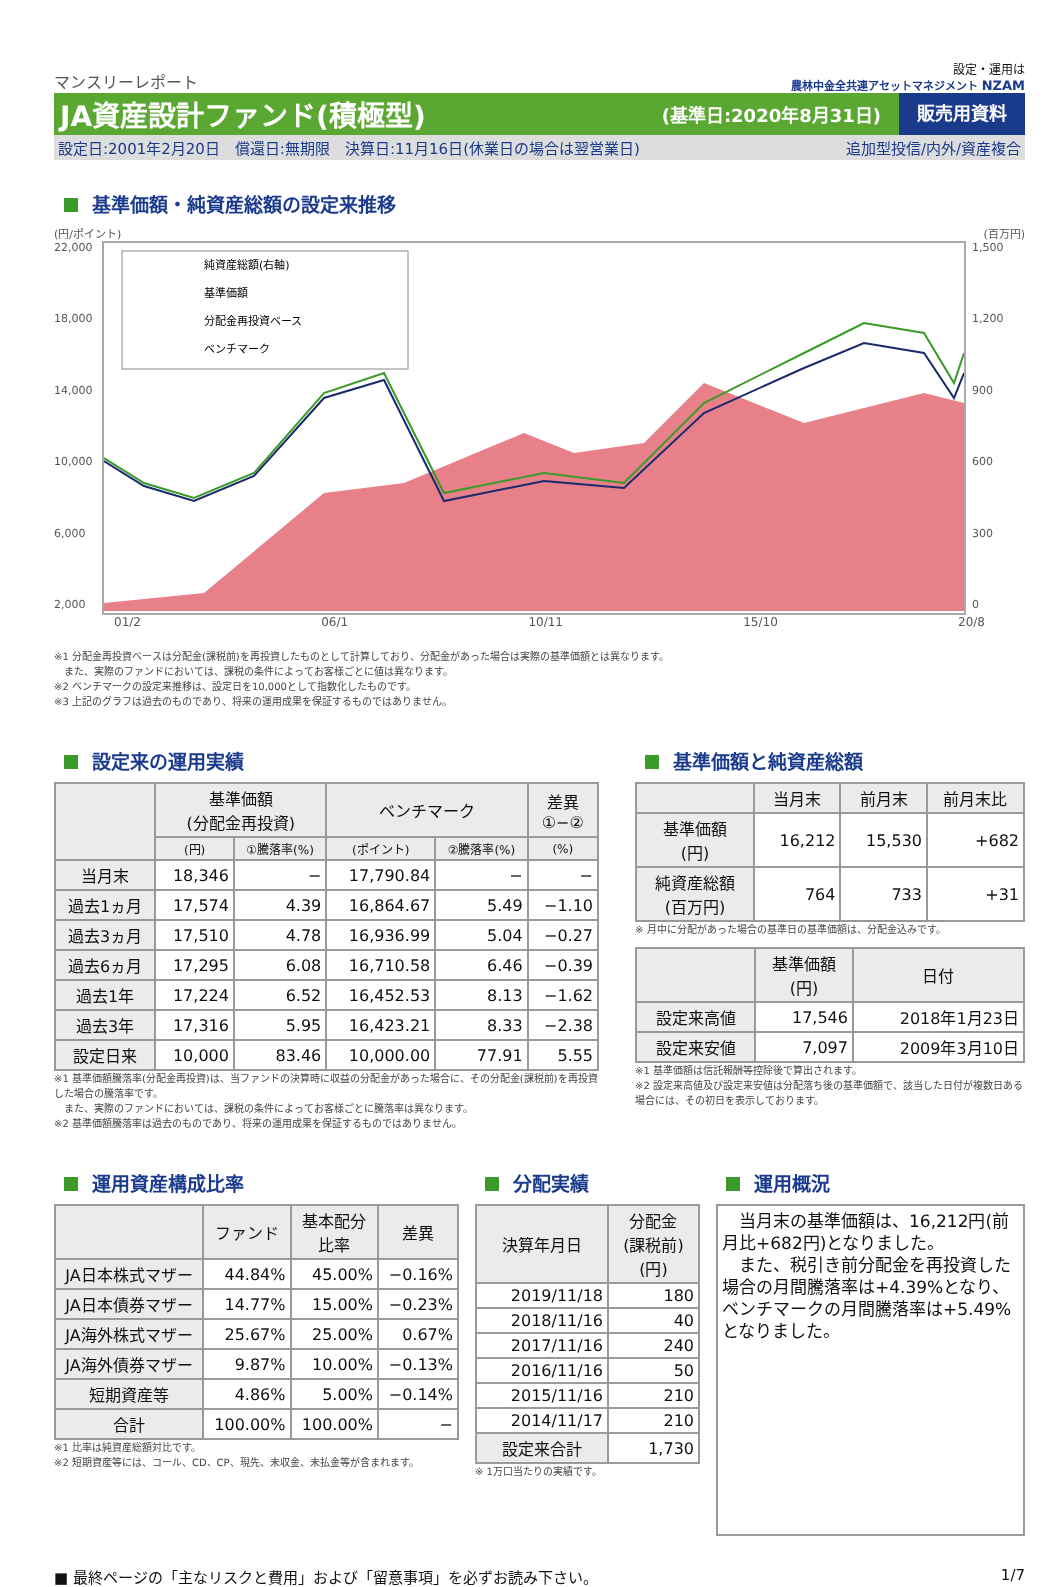マンスリーレポート
設定・運用は
農林中金全共連アセットマネジメント NZAM
JA資産設計ファンド(積極型)
(基準日:2020年8月31日)
販売用資料
設定日:2001年2月20日　償還日:無期限　決算日:11月16日(休業日の場合は翌営業日) 追加型投信/内外/資産複合
基準価額・純資産総額の設定来推移
(円/ポイント) (百万円)
22,000
18,000
14,000
10,000
6,000
2,000
純資産総額(右軸)
基準価額
分配金再投資ベース
ベンチマーク
1,500
1,200
900
600
300
0
01/2 06/1 10/11 15/10 20/8
※1 分配金再投資ベースは分配金(課税前)を再投資したものとして計算しており、分配金があった場合は実際の基準価額とは異なります。
　また、実際のファンドにおいては、課税の条件によってお客様ごとに値は異なります。
※2 ベンチマークの設定来推移は、設定日を10,000として指数化したものです。
※3 上記のグラフは過去のものであり、将来の運用成果を保証するものではありません。
設定来の運用実績
| | 基準価額 (分配金再投資) | | ベンチマーク | | 差異 ①−② |
| --- | --- | --- | --- | --- | --- |
| | (円) | ①騰落率(%) | (ポイント) | ②騰落率(%) | (%) |
| 当月末 | 18,346 | − | 17,790.84 | − | − |
| 過去1ヵ月 | 17,574 | 4.39 | 16,864.67 | 5.49 | −1.10 |
| 過去3ヵ月 | 17,510 | 4.78 | 16,936.99 | 5.04 | −0.27 |
| 過去6ヵ月 | 17,295 | 6.08 | 16,710.58 | 6.46 | −0.39 |
| 過去1年 | 17,224 | 6.52 | 16,452.53 | 8.13 | −1.62 |
| 過去3年 | 17,316 | 5.95 | 16,423.21 | 8.33 | −2.38 |
| 設定日来 | 10,000 | 83.46 | 10,000.00 | 77.91 | 5.55 |
※1 基準価額騰落率(分配金再投資)は、当ファンドの決算時に収益の分配金があった場合に、その分配金(課税前)を再投資した場合の騰落率です。
　また、実際のファンドにおいては、課税の条件によってお客様ごとに騰落率は異なります。
※2 基準価額騰落率は過去のものであり、将来の運用成果を保証するものではありません。
基準価額と純資産総額
| | 当月末 | 前月末 | 前月末比 |
| --- | --- | --- | --- |
| 基準価額 (円) | 16,212 | 15,530 | +682 |
| 純資産総額 (百万円) | 764 | 733 | +31 |
※ 月中に分配があった場合の基準日の基準価額は、分配金込みです。
| | 基準価額 (円) | 日付 |
| --- | --- | --- |
| 設定来高値 | 17,546 | 2018年1月23日 |
| 設定来安値 | 7,097 | 2009年3月10日 |
※1 基準価額は信託報酬等控除後で算出されます。
※2 設定来高値及び設定来安値は分配落ち後の基準価額で、該当した日付が複数日ある場合には、その初日を表示しております。
運用資産構成比率
| | ファンド | 基本配分 比率 | 差異 |
| --- | --- | --- | --- |
| JA日本株式マザー | 44.84% | 45.00% | −0.16% |
| JA日本債券マザー | 14.77% | 15.00% | −0.23% |
| JA海外株式マザー | 25.67% | 25.00% | 0.67% |
| JA海外債券マザー | 9.87% | 10.00% | −0.13% |
| 短期資産等 | 4.86% | 5.00% | −0.14% |
| 合計 | 100.00% | 100.00% | − |
※1 比率は純資産総額対比です。
※2 短期資産等には、コール、CD、CP、現先、未収金、未払金等が含まれます。
分配実績
| 決算年月日 | 分配金 (課税前) (円) |
| --- | --- |
| 2019/11/18 | 180 |
| 2018/11/16 | 40 |
| 2017/11/16 | 240 |
| 2016/11/16 | 50 |
| 2015/11/16 | 210 |
| 2014/11/17 | 210 |
| 設定来合計 | 1,730 |
※ 1万口当たりの実績です。
運用概況
　当月末の基準価額は、16,212円(前月比+682円)となりました。
　また、税引き前分配金を再投資した場合の月間騰落率は+4.39%となり、ベンチマークの月間騰落率は+5.49%となりました。
■ 最終ページの「主なリスクと費用」および「留意事項」を必ずお読み下さい。 1/7